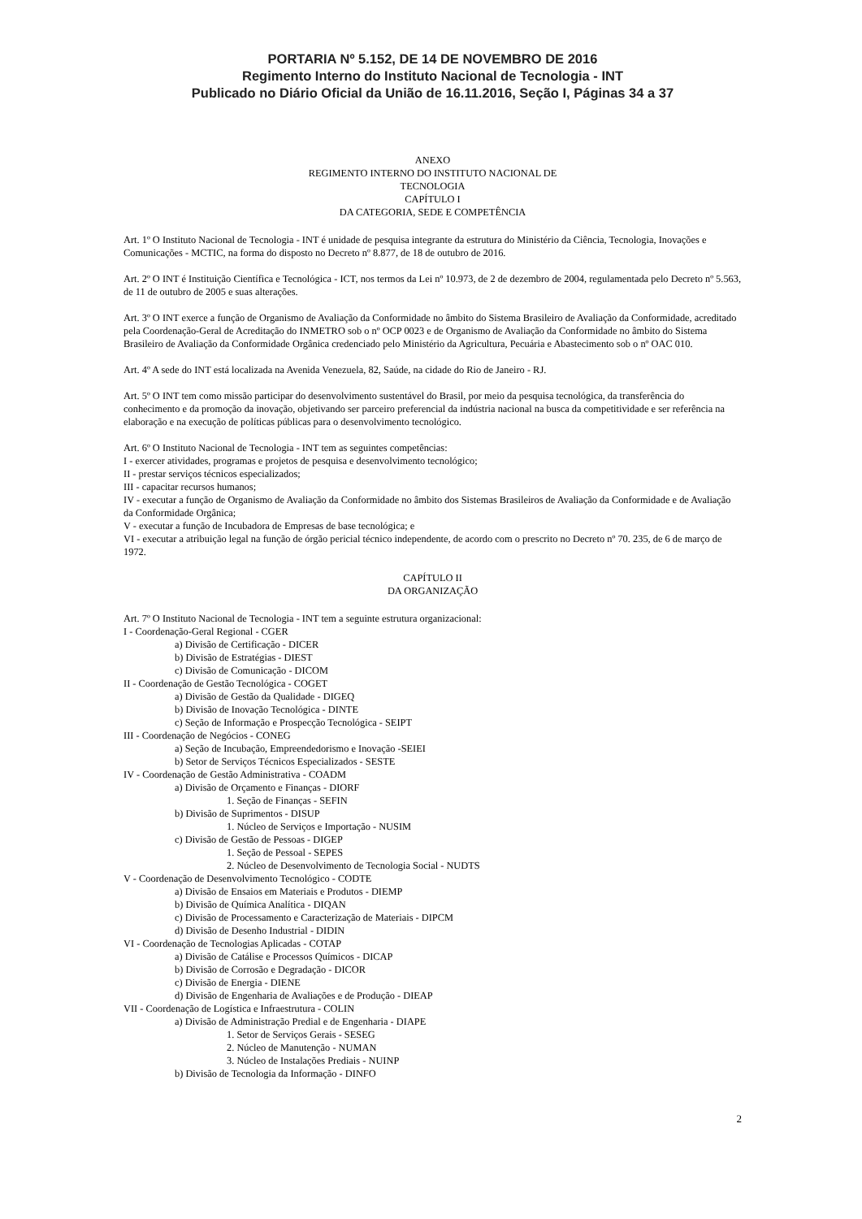PORTARIA Nº 5.152, DE 14 DE NOVEMBRO DE 2016
Regimento Interno do Instituto Nacional de Tecnologia - INT
Publicado no Diário Oficial da União de 16.11.2016, Seção I, Páginas 34 a 37
ANEXO
REGIMENTO INTERNO DO INSTITUTO NACIONAL DE
TECNOLOGIA
CAPÍTULO I
DA CATEGORIA, SEDE E COMPETÊNCIA
Art. 1º O Instituto Nacional de Tecnologia - INT é unidade de pesquisa integrante da estrutura do Ministério da Ciência, Tecnologia, Inovações e Comunicações - MCTIC, na forma do disposto no Decreto nº 8.877, de 18 de outubro de 2016.
Art. 2º O INT é Instituição Científica e Tecnológica - ICT, nos termos da Lei nº 10.973, de 2 de dezembro de 2004, regulamentada pelo Decreto nº 5.563, de 11 de outubro de 2005 e suas alterações.
Art. 3º O INT exerce a função de Organismo de Avaliação da Conformidade no âmbito do Sistema Brasileiro de Avaliação da Conformidade, acreditado pela Coordenação-Geral de Acreditação do INMETRO sob o nº OCP 0023 e de Organismo de Avaliação da Conformidade no âmbito do Sistema Brasileiro de Avaliação da Conformidade Orgânica credenciado pelo Ministério da Agricultura, Pecuária e Abastecimento sob o nº OAC 010.
Art. 4º A sede do INT está localizada na Avenida Venezuela, 82, Saúde, na cidade do Rio de Janeiro - RJ.
Art. 5º O INT tem como missão participar do desenvolvimento sustentável do Brasil, por meio da pesquisa tecnológica, da transferência do conhecimento e da promoção da inovação, objetivando ser parceiro preferencial da indústria nacional na busca da competitividade e ser referência na elaboração e na execução de políticas públicas para o desenvolvimento tecnológico.
Art. 6º O Instituto Nacional de Tecnologia - INT tem as seguintes competências:
I - exercer atividades, programas e projetos de pesquisa e desenvolvimento tecnológico;
II - prestar serviços técnicos especializados;
III - capacitar recursos humanos;
IV - executar a função de Organismo de Avaliação da Conformidade no âmbito dos Sistemas Brasileiros de Avaliação da Conformidade e de Avaliação da Conformidade Orgânica;
V - executar a função de Incubadora de Empresas de base tecnológica; e
VI - executar a atribuição legal na função de órgão pericial técnico independente, de acordo com o prescrito no Decreto nº 70. 235, de 6 de março de 1972.
CAPÍTULO II
DA ORGANIZAÇÃO
Art. 7º O Instituto Nacional de Tecnologia - INT tem a seguinte estrutura organizacional:
I - Coordenação-Geral Regional - CGER
a) Divisão de Certificação - DICER
b) Divisão de Estratégias - DIEST
c) Divisão de Comunicação - DICOM
II - Coordenação de Gestão Tecnológica - COGET
a) Divisão de Gestão da Qualidade - DIGEQ
b) Divisão de Inovação Tecnológica - DINTE
c) Seção de Informação e Prospecção Tecnológica - SEIPT
III - Coordenação de Negócios - CONEG
a) Seção de Incubação, Empreendedorismo e Inovação -SEIEI
b) Setor de Serviços Técnicos Especializados - SESTE
IV - Coordenação de Gestão Administrativa - COADM
a) Divisão de Orçamento e Finanças - DIORF
1. Seção de Finanças - SEFIN
b) Divisão de Suprimentos - DISUP
1. Núcleo de Serviços e Importação - NUSIM
c) Divisão de Gestão de Pessoas - DIGEP
1. Seção de Pessoal - SEPES
2. Núcleo de Desenvolvimento de Tecnologia Social - NUDTS
V - Coordenação de Desenvolvimento Tecnológico - CODTE
a) Divisão de Ensaios em Materiais e Produtos - DIEMP
b) Divisão de Química Analítica - DIQAN
c) Divisão de Processamento e Caracterização de Materiais - DIPCM
d) Divisão de Desenho Industrial - DIDIN
VI - Coordenação de Tecnologias Aplicadas - COTAP
a) Divisão de Catálise e Processos Químicos - DICAP
b) Divisão de Corrosão e Degradação - DICOR
c) Divisão de Energia - DIENE
d) Divisão de Engenharia de Avaliações e de Produção - DIEAP
VII - Coordenação de Logística e Infraestrutura - COLIN
a) Divisão de Administração Predial e de Engenharia - DIAPE
1. Setor de Serviços Gerais - SESEG
2. Núcleo de Manutenção - NUMAN
3. Núcleo de Instalações Prediais - NUINP
b) Divisão de Tecnologia da Informação - DINFO
2